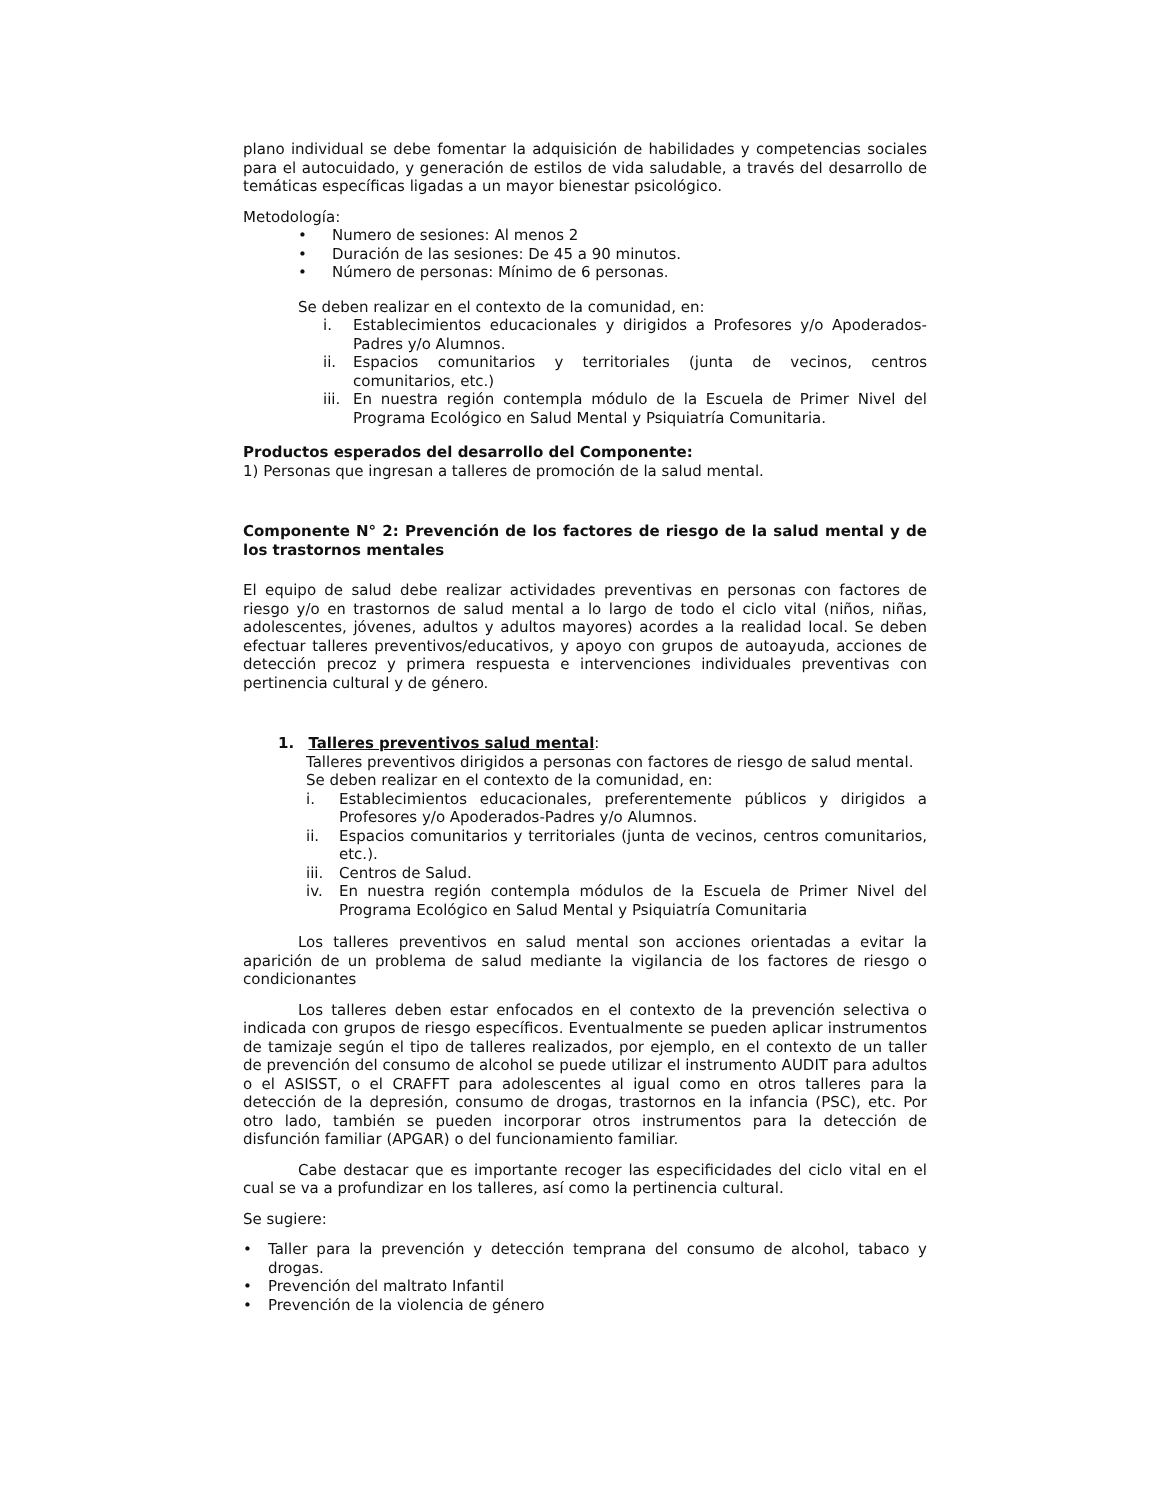plano individual se debe fomentar la adquisición de habilidades y competencias sociales para el autocuidado, y generación de estilos de vida saludable, a través del desarrollo de temáticas específicas ligadas a un mayor bienestar psicológico.
Metodología:
• Numero de sesiones: Al menos 2
• Duración de las sesiones: De 45 a 90 minutos.
• Número de personas: Mínimo de 6 personas.
Se deben realizar en el contexto de la comunidad, en:
i. Establecimientos educacionales y dirigidos a Profesores y/o Apoderados-Padres y/o Alumnos.
ii. Espacios comunitarios y territoriales (junta de vecinos, centros comunitarios, etc.)
iii. En nuestra región contempla módulo de la Escuela de Primer Nivel del Programa Ecológico en Salud Mental y Psiquiatría Comunitaria.
Productos esperados del desarrollo del Componente:
1) Personas que ingresan a talleres de promoción de la salud mental.
Componente N° 2: Prevención de los factores de riesgo de la salud mental y de los trastornos mentales
El equipo de salud debe realizar actividades preventivas en personas con factores de riesgo y/o en trastornos de salud mental a lo largo de todo el ciclo vital (niños, niñas, adolescentes, jóvenes, adultos y adultos mayores) acordes a la realidad local. Se deben efectuar talleres preventivos/educativos, y apoyo con grupos de autoayuda, acciones de detección precoz y primera respuesta e intervenciones individuales preventivas con pertinencia cultural y de género.
1. Talleres preventivos salud mental:
Talleres preventivos dirigidos a personas con factores de riesgo de salud mental.
Se deben realizar en el contexto de la comunidad, en:
i. Establecimientos educacionales, preferentemente públicos y dirigidos a Profesores y/o Apoderados-Padres y/o Alumnos.
ii. Espacios comunitarios y territoriales (junta de vecinos, centros comunitarios, etc.).
iii. Centros de Salud.
iv. En nuestra región contempla módulos de la Escuela de Primer Nivel del Programa Ecológico en Salud Mental y Psiquiatría Comunitaria
Los talleres preventivos en salud mental son acciones orientadas a evitar la aparición de un problema de salud mediante la vigilancia de los factores de riesgo o condicionantes
Los talleres deben estar enfocados en el contexto de la prevención selectiva o indicada con grupos de riesgo específicos. Eventualmente se pueden aplicar instrumentos de tamizaje según el tipo de talleres realizados, por ejemplo, en el contexto de un taller de prevención del consumo de alcohol se puede utilizar el instrumento AUDIT para adultos o el ASISST, o el CRAFFT para adolescentes al igual como en otros talleres para la detección de la depresión, consumo de drogas, trastornos en la infancia (PSC), etc. Por otro lado, también se pueden incorporar otros instrumentos para la detección de disfunción familiar (APGAR) o del funcionamiento familiar.
Cabe destacar que es importante recoger las especificidades del ciclo vital en el cual se va a profundizar en los talleres, así como la pertinencia cultural.
Se sugiere:
• Taller para la prevención y detección temprana del consumo de alcohol, tabaco y drogas.
• Prevención del maltrato Infantil
• Prevención de la violencia de género